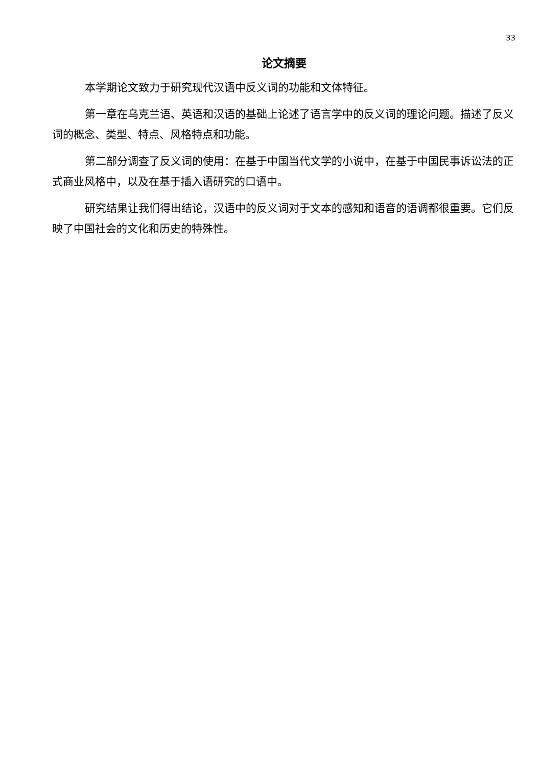33
论文摘要
本学期论文致力于研究现代汉语中反义词的功能和文体特征。
第一章在乌克兰语、英语和汉语的基础上论述了语言学中的反义词的理论问题。描述了反义词的概念、类型、特点、风格特点和功能。
第二部分调查了反义词的使用：在基于中国当代文学的小说中，在基于中国民事诉讼法的正式商业风格中，以及在基于插入语研究的口语中。
研究结果让我们得出结论，汉语中的反义词对于文本的感知和语音的语调都很重要。它们反映了中国社会的文化和历史的特殊性。